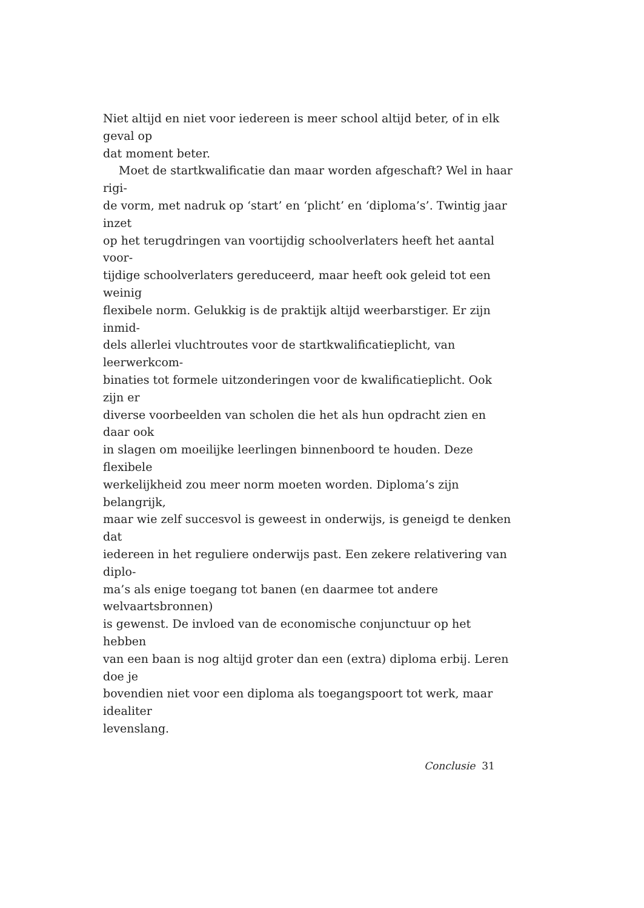Niet altijd en niet voor iedereen is meer school altijd beter, of in elk geval op
dat moment beter.
Moet de startkwalificatie dan maar worden afgeschaft? Wel in haar rigi-
de vorm, met nadruk op ‘start’ en ‘plicht’ en ‘diploma’s’. Twintig jaar inzet
op het terugdringen van voortijdig schoolverlaters heeft het aantal voor-
tijdige schoolverlaters gereduceerd, maar heeft ook geleid tot een weinig
flexibele norm. Gelukkig is de praktijk altijd weerbarstiger. Er zijn inmid-
dels allerlei vluchtroutes voor de startkwalificatieplicht, van leerwerkcom-
binaties tot formele uitzonderingen voor de kwalificatieplicht. Ook zijn er
diverse voorbeelden van scholen die het als hun opdracht zien en daar ook
in slagen om moeilijke leerlingen binnenboord te houden. Deze flexibele
werkelijkheid zou meer norm moeten worden. Diploma’s zijn belangrijk,
maar wie zelf succesvol is geweest in onderwijs, is geneigd te denken dat
iedereen in het reguliere onderwijs past. Een zekere relativering van diplo-
ma’s als enige toegang tot banen (en daarmee tot andere welvaartsbronnen)
is gewenst. De invloed van de economische conjunctuur op het hebben
van een baan is nog altijd groter dan een (extra) diploma erbij. Leren doe je
bovendien niet voor een diploma als toegangspoort tot werk, maar idealiter
levenslang.
Conclusie 31